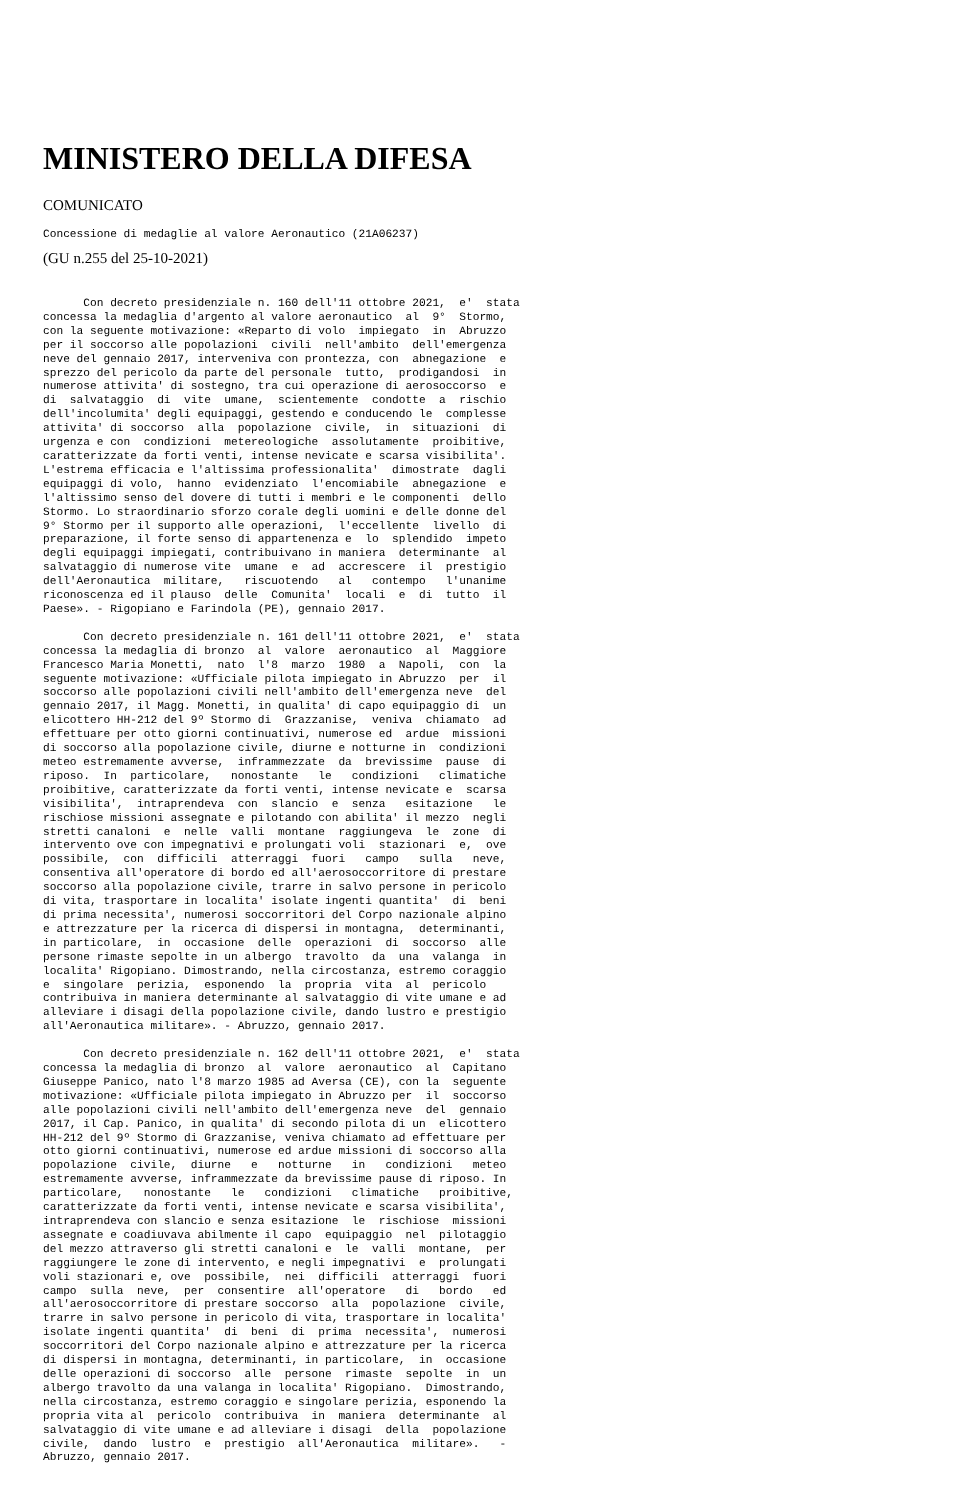MINISTERO DELLA DIFESA
COMUNICATO
Concessione di medaglie al valore Aeronautico (21A06237)
(GU n.255 del 25-10-2021)
      Con decreto presidenziale n. 160 dell'11 ottobre 2021,  e'  stata
concessa la medaglia d'argento al valore aeronautico  al  9°  Stormo,
con la seguente motivazione: «Reparto di volo  impiegato  in  Abruzzo
per il soccorso alle popolazioni  civili  nell'ambito  dell'emergenza
neve del gennaio 2017, interveniva con prontezza, con  abnegazione  e
sprezzo del pericolo da parte del personale  tutto,  prodigandosi  in
numerose attivita' di sostegno, tra cui operazione di aerosoccorso  e
di  salvataggio  di  vite  umane,  scientemente  condotte  a  rischio
dell'incolumita' degli equipaggi, gestendo e conducendo le  complesse
attivita' di soccorso  alla  popolazione  civile,  in  situazioni  di
urgenza e con  condizioni  metereologiche  assolutamente  proibitive,
caratterizzate da forti venti, intense nevicate e scarsa visibilita'.
L'estrema efficacia e l'altissima professionalita'  dimostrate  dagli
equipaggi di volo,  hanno  evidenziato  l'encomiabile  abnegazione  e
l'altissimo senso del dovere di tutti i membri e le componenti  dello
Stormo. Lo straordinario sforzo corale degli uomini e delle donne del
9° Stormo per il supporto alle operazioni,  l'eccellente  livello  di
preparazione, il forte senso di appartenenza e  lo  splendido  impeto
degli equipaggi impiegati, contribuivano in maniera  determinante  al
salvataggio di numerose vite  umane  e  ad  accrescere  il  prestigio
dell'Aeronautica  militare,   riscuotendo   al   contempo   l'unanime
riconoscenza ed il plauso  delle  Comunita'  locali  e  di  tutto  il
Paese». - Rigopiano e Farindola (PE), gennaio 2017.
      Con decreto presidenziale n. 161 dell'11 ottobre 2021,  e'  stata
concessa la medaglia di bronzo  al  valore  aeronautico  al  Maggiore
Francesco Maria Monetti,  nato  l'8  marzo  1980  a  Napoli,  con  la
seguente motivazione: «Ufficiale pilota impiegato in Abruzzo  per  il
soccorso alle popolazioni civili nell'ambito dell'emergenza neve  del
gennaio 2017, il Magg. Monetti, in qualita' di capo equipaggio di  un
elicottero HH-212 del 9º Stormo di  Grazzanise,  veniva  chiamato  ad
effettuare per otto giorni continuativi, numerose ed  ardue  missioni
di soccorso alla popolazione civile, diurne e notturne in  condizioni
meteo estremamente avverse,  inframmezzate  da  brevissime  pause  di
riposo.  In  particolare,   nonostante   le   condizioni   climatiche
proibitive, caratterizzate da forti venti, intense nevicate e  scarsa
visibilita',  intraprendeva  con  slancio  e  senza   esitazione   le
rischiose missioni assegnate e pilotando con abilita' il mezzo  negli
stretti canaloni  e  nelle  valli  montane  raggiungeva  le  zone  di
intervento ove con impegnativi e prolungati voli  stazionari  e,  ove
possibile,  con  difficili  atterraggi  fuori   campo   sulla   neve,
consentiva all'operatore di bordo ed all'aerosoccorritore di prestare
soccorso alla popolazione civile, trarre in salvo persone in pericolo
di vita, trasportare in localita' isolate ingenti quantita'  di  beni
di prima necessita', numerosi soccorritori del Corpo nazionale alpino
e attrezzature per la ricerca di dispersi in montagna,  determinanti,
in particolare,  in  occasione  delle  operazioni  di  soccorso  alle
persone rimaste sepolte in un albergo  travolto  da  una  valanga  in
localita' Rigopiano. Dimostrando, nella circostanza, estremo coraggio
e  singolare  perizia,  esponendo  la  propria  vita  al  pericolo
contribuiva in maniera determinante al salvataggio di vite umane e ad
alleviare i disagi della popolazione civile, dando lustro e prestigio
all'Aeronautica militare». - Abruzzo, gennaio 2017.
      Con decreto presidenziale n. 162 dell'11 ottobre 2021,  e'  stata
concessa la medaglia di bronzo  al  valore  aeronautico  al  Capitano
Giuseppe Panico, nato l'8 marzo 1985 ad Aversa (CE), con la  seguente
motivazione: «Ufficiale pilota impiegato in Abruzzo per  il  soccorso
alle popolazioni civili nell'ambito dell'emergenza neve  del  gennaio
2017, il Cap. Panico, in qualita' di secondo pilota di un  elicottero
HH-212 del 9º Stormo di Grazzanise, veniva chiamato ad effettuare per
otto giorni continuativi, numerose ed ardue missioni di soccorso alla
popolazione  civile,  diurne   e   notturne   in   condizioni   meteo
estremamente avverse, inframmezzate da brevissime pause di riposo. In
particolare,   nonostante   le   condizioni   climatiche   proibitive,
caratterizzate da forti venti, intense nevicate e scarsa visibilita',
intraprendeva con slancio e senza esitazione  le  rischiose  missioni
assegnate e coadiuvava abilmente il capo  equipaggio  nel  pilotaggio
del mezzo attraverso gli stretti canaloni e  le  valli  montane,  per
raggiungere le zone di intervento, e negli impegnativi  e  prolungati
voli stazionari e, ove  possibile,  nei  difficili  atterraggi  fuori
campo  sulla  neve,  per  consentire  all'operatore   di   bordo   ed
all'aerosoccorritore di prestare soccorso  alla  popolazione  civile,
trarre in salvo persone in pericolo di vita, trasportare in localita'
isolate ingenti quantita'  di  beni  di  prima  necessita',  numerosi
soccorritori del Corpo nazionale alpino e attrezzature per la ricerca
di dispersi in montagna, determinanti, in particolare,  in  occasione
delle operazioni di soccorso  alle  persone  rimaste  sepolte  in  un
albergo travolto da una valanga in localita' Rigopiano.  Dimostrando,
nella circostanza, estremo coraggio e singolare perizia, esponendo la
propria vita al  pericolo  contribuiva  in  maniera  determinante  al
salvataggio di vite umane e ad alleviare i disagi  della  popolazione
civile,  dando  lustro  e  prestigio  all'Aeronautica  militare».   -
Abruzzo, gennaio 2017.